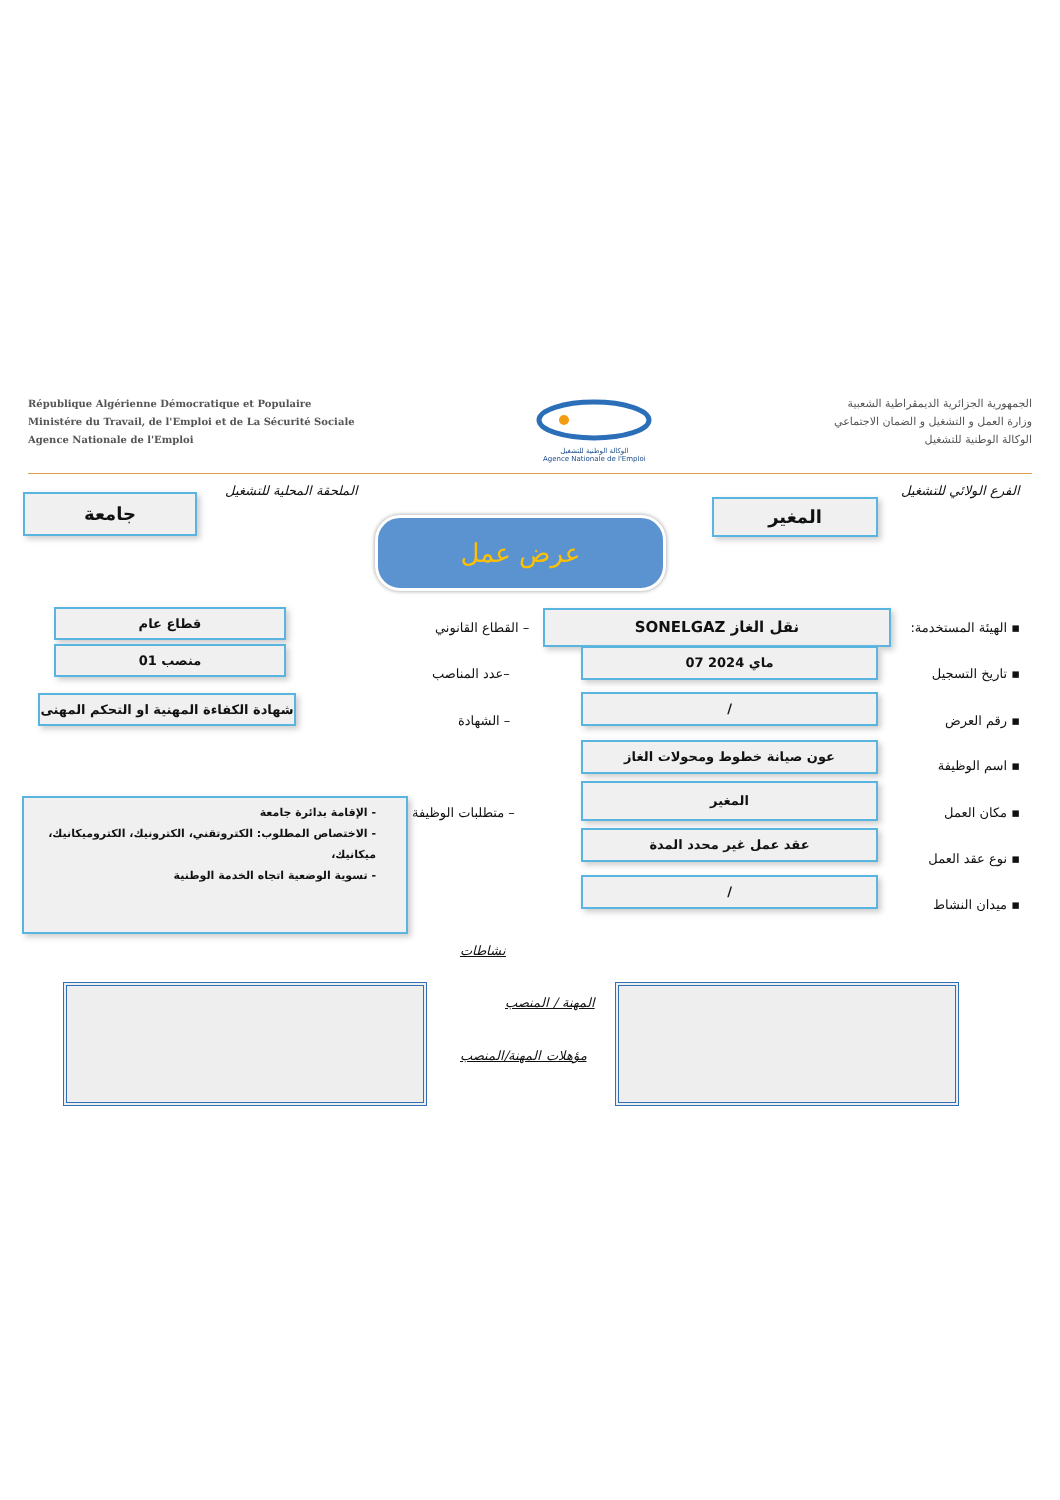République Algérienne Démocratique et Populaire
Ministére du Travail, de l'Emploi et de La Sécurité Sociale
Agence Nationale de l'Emploi
الوكالة الوطنية للتشغيل
Agence Nationale de l'Emploi
الجمهورية الجزائرية الديمقراطية الشعبية
وزارة العمل و التشغيل و الضمان الاجتماعي
الوكالة الوطنية للتشغيل
الفرع الولائي للتشغيل
المغير
الملحقة المحلية للتشغيل
جامعة
عرض عمل
▪ الهيئة المستخدمة:
SONELGAZ نقل الغاز
– القطاع القانوني
قطاع عام
▪ تاريخ التسجيل
07 ماي 2024
–عدد المناصب
01 منصب
▪ رقم العرض
/
– الشهادة
شهادة الكفاءة المهنية او التحكم المهنى
▪ اسم الوظيفة
عون صيانة خطوط ومحولات الغاز
▪ مكان العمل
المغير
– متطلبات الوظيفة
- الإقامة بدائرة جامعة
- الاختصاص المطلوب: الكتروتقني، الكترونيك، الكتروميكانيك، ميكانيك،
- تسوية الوضعية اتجاه الخدمة الوطنية
▪ نوع عقد العمل
عقد عمل غير محدد المدة
▪ ميدان النشاط
/
نشاطات
المهنة / المنصب
مؤهلات المهنة/المنصب